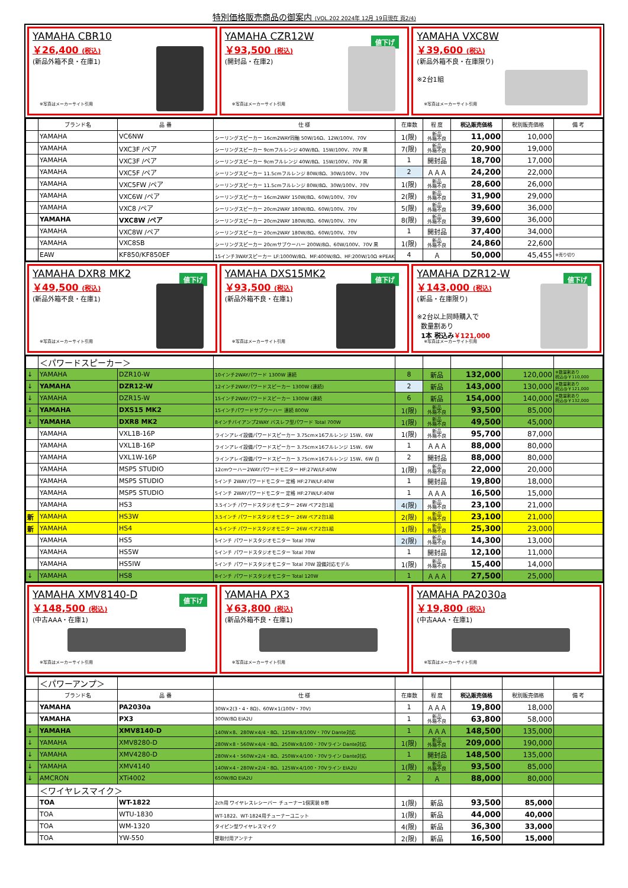特別価格販売商品の御案内 (VOL.202 2024年 12月 19日現在 頁2/4)
YAMAHA CBR10
￥26,400 (税込)
(新品外箱不良・在庫1)
※写真はメーカーサイト引用
YAMAHA CZR12W
値下げ
￥93,500 (税込)
(開封品・在庫2)
※写真はメーカーサイト引用
YAMAHA VXC8W
￥39,600 (税込)
(新品外箱不良・在庫限り)
※2台1組
※写真はメーカーサイト引用
| | ブランド名 | 品 番 | 仕 様 | 在庫数 | 程 度 | 税込販売価格 | 税別販売価格 | 備 考 |
| --- | --- | --- | --- | --- | --- | --- | --- | --- |
| | YAMAHA | VC6NW | シーリングスピーカー 16cm2WAY同軸 50W/16Ω、12W/100V、70V | 1(限) | 新品 外箱不良 | 11,000 | 10,000 | |
| | YAMAHA | VXC3F /ペア | シーリングスピーカー 9cmフルレンジ 40W/8Ω、15W/100V、70V 黒 | 7(限) | 新品 外箱不良 | 20,900 | 19,000 | |
| | YAMAHA | VXC3F /ペア | シーリングスピーカー 9cmフルレンジ 40W/8Ω、15W/100V、70V 黒 | 1 | 開封品 | 18,700 | 17,000 | |
| | YAMAHA | VXC5F /ペア | シーリングスピーカー 11.5cmフルレンジ 80W/8Ω、30W/100V、70V | 2 | ＡＡＡ | 24,200 | 22,000 | |
| | YAMAHA | VXC5FW /ペア | シーリングスピーカー 11.5cmフルレンジ 80W/8Ω、30W/100V、70V | 1(限) | 新品 外箱不良 | 28,600 | 26,000 | |
| | YAMAHA | VXC6W /ペア | シーリングスピーカー 16cm2WAY 150W/8Ω、60W/100V、70V | 2(限) | 新品 外箱不良 | 31,900 | 29,000 | |
| | YAMAHA | VXC8 /ペア | シーリングスピーカー 20cm2WAY 180W/8Ω、60W/100V、70V | 5(限) | 新品 外箱不良 | 39,600 | 36,000 | |
| | YAMAHA | VXC8W /ペア | シーリングスピーカー 20cm2WAY 180W/8Ω、60W/100V、70V | 8(限) | 新品 外箱不良 | 39,600 | 36,000 | |
| | YAMAHA | VXC8W /ペア | シーリングスピーカー 20cm2WAY 180W/8Ω、60W/100V、70V | 1 | 開封品 | 37,400 | 34,000 | |
| | YAMAHA | VXC8SB | シーリングスピーカー 20cmサブウーハー 200W/8Ω、60W/100V、70V 黒 | 1(限) | 新品 外箱不良 | 24,860 | 22,600 | |
| | EAW | KF850/KF850EF | 15インチ3WAYスピーカー LF:1000W/8Ω、MF:400W/8Ω、HF:200W/10Ω ※PEAK | 4 | Ａ | 50,000 | 45,455 | ※売り切り |
YAMAHA DXR8 MK2
値下げ
￥49,500 (税込)
(新品外箱不良・在庫1)
※写真はメーカーサイト引用
YAMAHA DXS15MK2
値下げ
￥93,500 (税込)
(新品外箱不良・在庫1)
※写真はメーカーサイト引用
YAMAHA DZR12-W
値下げ
￥143,000 (税込)
(新品・在庫限り)
※2台以上同時購入で
数量割あり
1本 税込み￥121,000
※写真はメーカーサイト引用
| | ＜パワードスピーカー＞ | | | | | | | |
| ↓ | YAMAHA | DZR10-W | 10インチ2WAYパワード 1300W 連続 | 8 | 新品 | 132,000 | 120,000 | ※数量割あり 税込@￥110,000 |
| ↓ | YAMAHA | DZR12-W | 12インチ2WAYパワードスピーカー 1300W (連続) | 2 | 新品 | 143,000 | 130,000 | ※数量割あり 税込@￥121,000 |
| ↓ | YAMAHA | DZR15-W | 15インチ2WAYパワードスピーカー 1300W (連続 | 6 | 新品 | 154,000 | 140,000 | ※数量割あり 税込@￥132,000 |
| ↓ | YAMAHA | DXS15 MK2 | 15インチパワードサブウーハー 連続 800W | 1(限) | 新品 外箱不良 | 93,500 | 85,000 | |
| ↓ | YAMAHA | DXR8 MK2 | 8インチバイアンプ2WAY バスレフ型パワード Total 700W | 1(限) | 新品 外箱不良 | 49,500 | 45,000 | |
| | YAMAHA | VXL1B-16P | ラインアレイ設備パワードスピーカー 3.75cm×16フルレンジ 15W、6W | 1(限) | 新品 外箱不良 | 95,700 | 87,000 | |
| | YAMAHA | VXL1B-16P | ラインアレイ設備パワードスピーカー 3.75cm×16フルレンジ 15W、6W | 1 | ＡＡＡ | 88,000 | 80,000 | |
| | YAMAHA | VXL1W-16P | ラインアレイ設備パワードスピーカー 3.75cm×16フルレンジ 15W、6W 白 | 2 | 開封品 | 88,000 | 80,000 | |
| | YAMAHA | MSP5 STUDIO | 12cmウーハー2WAYパワードモニター HF:27W/LF:40W | 1(限) | 新品 外箱不良 | 22,000 | 20,000 | |
| | YAMAHA | MSP5 STUDIO | 5インチ 2WAYパワードモニター 定格 HF:27W/LF:40W | 1 | 開封品 | 19,800 | 18,000 | |
| | YAMAHA | MSP5 STUDIO | 5インチ 2WAYパワードモニター 定格 HF:27W/LF:40W | 1 | ＡＡＡ | 16,500 | 15,000 | |
| | YAMAHA | HS3 | 3.5インチ パワードスタジオモニター 26W ペア2台1組 | 4(限) | 新品 外箱不良 | 23,100 | 21,000 | |
| 新 | YAMAHA | HS3W | 3.5インチ パワードスタジオモニター 26W ペア2台1組 | 2(限) | 新品 外箱不良 | 23,100 | 21,000 | |
| 新 | YAMAHA | HS4 | 4.5インチ パワードスタジオモニター 26W ペア2台1組 | 1(限) | 新品 外箱不良 | 25,300 | 23,000 | |
| | YAMAHA | HS5 | 5インチ パワードスタジオモニター Total 70W | 2(限) | 新品 外箱不良 | 14,300 | 13,000 | |
| | YAMAHA | HS5W | 5インチ パワードスタジオモニター Total 70W | 1 | 開封品 | 12,100 | 11,000 | |
| | YAMAHA | HS5IW | 5インチ パワードスタジオモニター Total 70W 設備対応モデル | 1(限) | 新品 外箱不良 | 15,400 | 14,000 | |
| ↓ | YAMAHA | HS8 | 8インチ パワードスタジオモニター Total 120W | 1 | ＡＡＡ | 27,500 | 25,000 | |
YAMAHA XMV8140-D
値下げ
￥148,500 (税込)
(中古AAA・在庫1)
※写真はメーカーサイト引用
YAMAHA PX3
￥63,800 (税込)
(新品外箱不良・在庫1)
※写真はメーカーサイト引用
YAMAHA PA2030a
￥19,800 (税込)
(中古AAA・在庫1)
※写真はメーカーサイト引用
| | ＜パワーアンプ＞ | | | | | | | |
| | ブランド名 | 品 番 | 仕 様 | 在庫数 | 程 度 | 税込販売価格 | 税別販売価格 | 備 考 |
| | YAMAHA | PA2030a | 30W×2(3・4・8Ω)、60W×1(100V・70V) | 1 | ＡＡＡ | 19,800 | 18,000 | |
| | YAMAHA | PX3 | 300W/8Ω EIA2U | 1 | 新品 外箱不良 | 63,800 | 58,000 | |
| ↓ | YAMAHA | XMV8140-D | 140W×8、280W×4/4・8Ω、125W×8/100V・70V Dante対応 | 1 | ＡＡＡ | 148,500 | 135,000 | |
| ↓ | YAMAHA | XMV8280-D | 280W×8・560W×4/4・8Ω、250W×8/100・70Vライン Dante対応 | 1(限) | 新品 外箱不良 | 209,000 | 190,000 | |
| ↓ | YAMAHA | XMV4280-D | 280W×4・560W×2/4・8Ω、250W×4/100・70Vライン Dante対応 | 1 | 開封品 | 148,500 | 135,000 | |
| ↓ | YAMAHA | XMV4140 | 140W×4・280W×2/4・8Ω、125W×4/100・70Vライン EIA2U | 1(限) | 新品 外箱不良 | 93,500 | 85,000 | |
| ↓ | AMCRON | XTi4002 | 650W/8Ω EIA2U | 2 | Ａ | 88,000 | 80,000 | |
| | ＜ワイヤレスマイク＞ | | | | | | | |
| | TOA | WT-1822 | 2ch用 ワイヤレスレシーバー チューナー1個実装 B帯 | 1(限) | 新品 | 93,500 | 85,000 | |
| | TOA | WTU-1830 | WT-1822、WT-1824用チューナーユニット | 1(限) | 新品 | 44,000 | 40,000 | |
| | TOA | WM-1320 | タイピン型ワイヤレスマイク | 4(限) | 新品 | 36,300 | 33,000 | |
| | TOA | YW-550 | 壁取付用アンテナ | 2(限) | 新品 | 16,500 | 15,000 | |